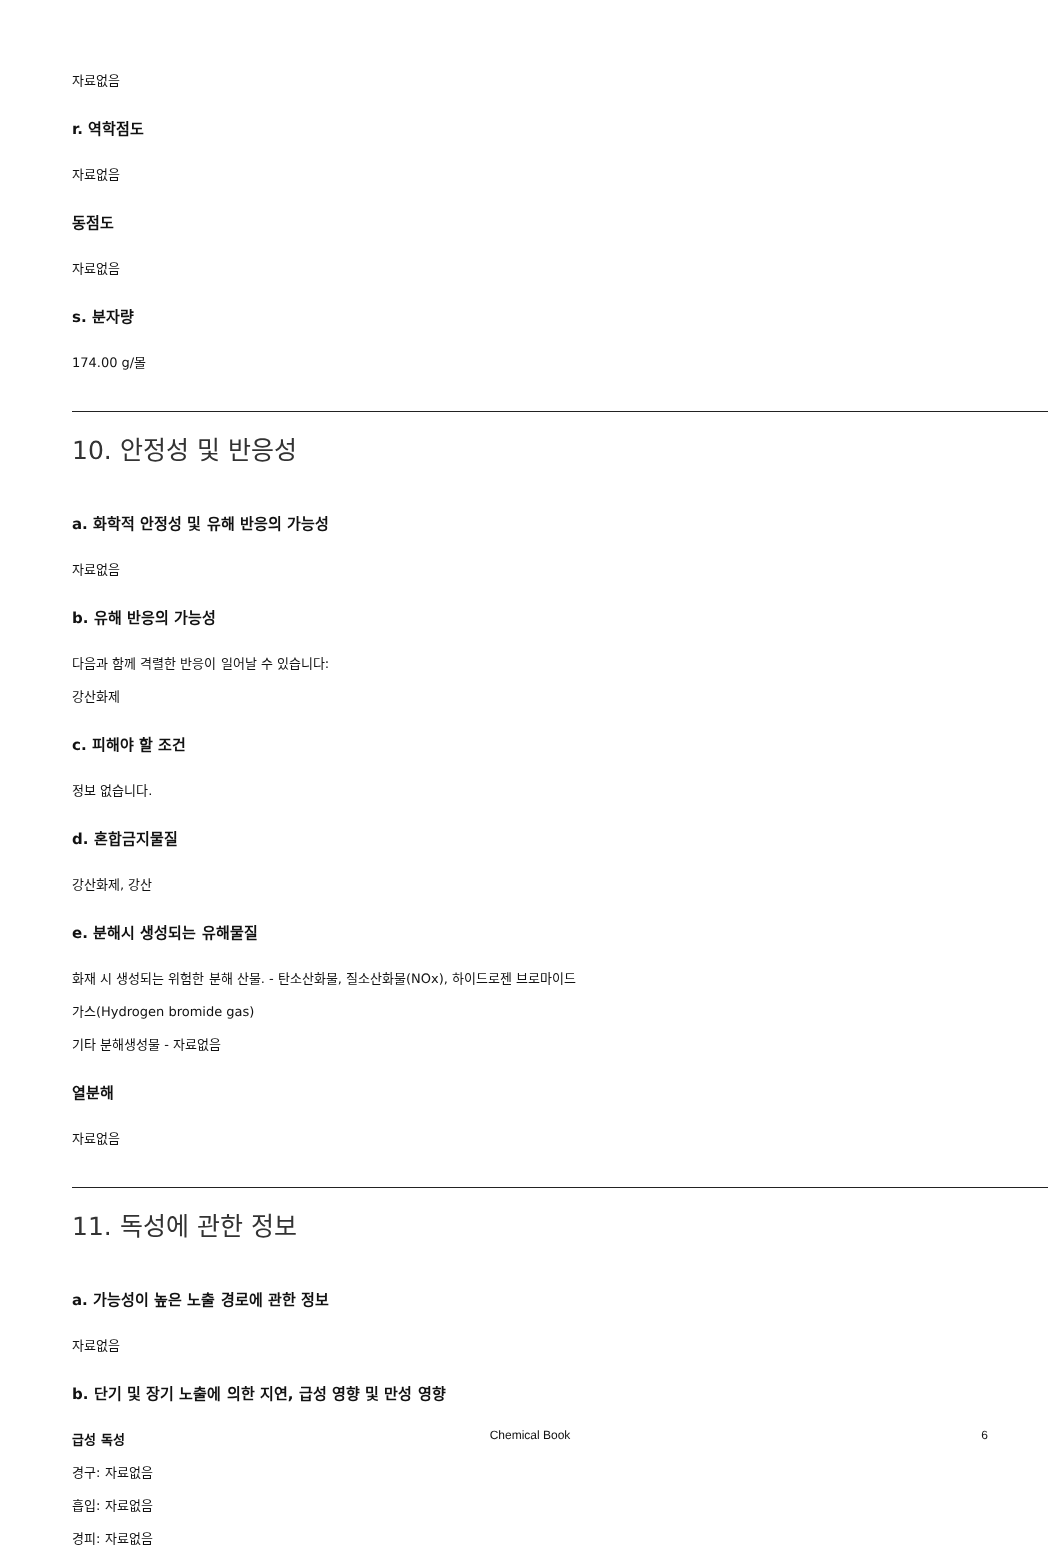자료없음
r. 역학점도
자료없음
동점도
자료없음
s. 분자량
174.00 g/몰
10. 안정성 및 반응성
a. 화학적 안정성 및 유해 반응의 가능성
자료없음
b. 유해 반응의 가능성
다음과 함께 격렬한 반응이 일어날 수 있습니다:
강산화제
c. 피해야 할 조건
정보 없습니다.
d. 혼합금지물질
강산화제, 강산
e. 분해시 생성되는 유해물질
화재 시 생성되는 위험한 분해 산물. - 탄소산화물, 질소산화물(NOx), 하이드로젠 브로마이드
가스(Hydrogen bromide gas)
기타 분해생성물 - 자료없음
열분해
자료없음
11. 독성에 관한 정보
a. 가능성이 높은 노출 경로에 관한 정보
자료없음
b. 단기 및 장기 노출에 의한 지연, 급성 영향 및 만성 영향
급성 독성
경구: 자료없음
흡입: 자료없음
경피: 자료없음
Chemical Book
6